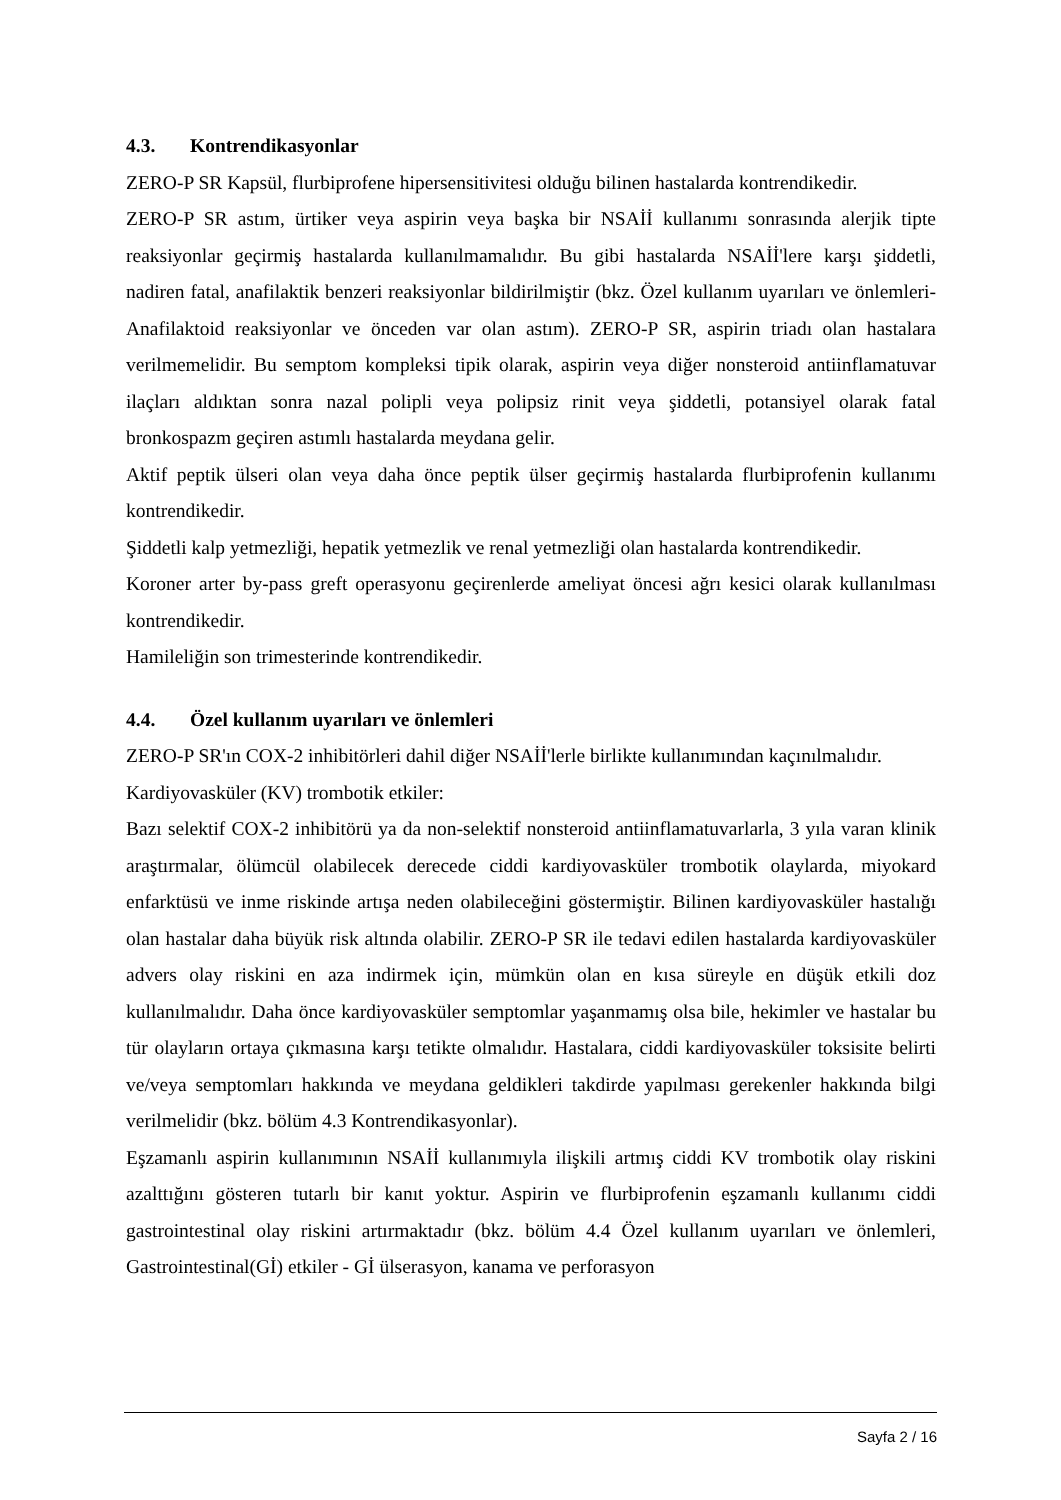4.3. Kontrendikasyonlar
ZERO-P SR Kapsül, flurbiprofene hipersensitivitesi olduğu bilinen hastalarda kontrendikedir.
ZERO-P SR astım, ürtiker veya aspirin veya başka bir NSAİİ kullanımı sonrasında alerjik tipte reaksiyonlar geçirmiş hastalarda kullanılmamalıdır. Bu gibi hastalarda NSAİİ'lere karşı şiddetli, nadiren fatal, anafilaktik benzeri reaksiyonlar bildirilmiştir (bkz. Özel kullanım uyarıları ve önlemleri-Anafilaktoid reaksiyonlar ve önceden var olan astım). ZERO-P SR, aspirin triadı olan hastalara verilmemelidir. Bu semptom kompleksi tipik olarak, aspirin veya diğer nonsteroid antiinflamatuvar ilaçları aldıktan sonra nazal polipli veya polipsiz rinit veya şiddetli, potansiyel olarak fatal bronkospazm geçiren astımlı hastalarda meydana gelir.
Aktif peptik ülseri olan veya daha önce peptik ülser geçirmiş hastalarda flurbiprofenin kullanımı kontrendikedir.
Şiddetli kalp yetmezliği, hepatik yetmezlik ve renal yetmezliği olan hastalarda kontrendikedir.
Koroner arter by-pass greft operasyonu geçirenlerde ameliyat öncesi ağrı kesici olarak kullanılması kontrendikedir.
Hamileliğin son trimesterinde kontrendikedir.
4.4. Özel kullanım uyarıları ve önlemleri
ZERO-P SR'ın COX-2 inhibitörleri dahil diğer NSAİİ'lerle birlikte kullanımından kaçınılmalıdır.
Kardiyovasküler (KV) trombotik etkiler:
Bazı selektif COX-2 inhibitörü ya da non-selektif nonsteroid antiinflamatuvarlarla, 3 yıla varan klinik araştırmalar, ölümcül olabilecek derecede ciddi kardiyovasküler trombotik olaylarda, miyokard enfarktüsü ve inme riskinde artışa neden olabileceğini göstermiştir. Bilinen kardiyovasküler hastalığı olan hastalar daha büyük risk altında olabilir. ZERO-P SR ile tedavi edilen hastalarda kardiyovasküler advers olay riskini en aza indirmek için, mümkün olan en kısa süreyle en düşük etkili doz kullanılmalıdır. Daha önce kardiyovasküler semptomlar yaşanmamış olsa bile, hekimler ve hastalar bu tür olayların ortaya çıkmasına karşı tetikte olmalıdır. Hastalara, ciddi kardiyovasküler toksisite belirti ve/veya semptomları hakkında ve meydana geldikleri takdirde yapılması gerekenler hakkında bilgi verilmelidir (bkz. bölüm 4.3 Kontrendikasyonlar).
Eşzamanlı aspirin kullanımının NSAİİ kullanımıyla ilişkili artmış ciddi KV trombotik olay riskini azalttığını gösteren tutarlı bir kanıt yoktur. Aspirin ve flurbiprofenin eşzamanlı kullanımı ciddi gastrointestinal olay riskini artırmaktadır (bkz. bölüm 4.4 Özel kullanım uyarıları ve önlemleri, Gastrointestinal(Gİ) etkiler - Gİ ülserasyon, kanama ve perforasyon
Sayfa 2 / 16